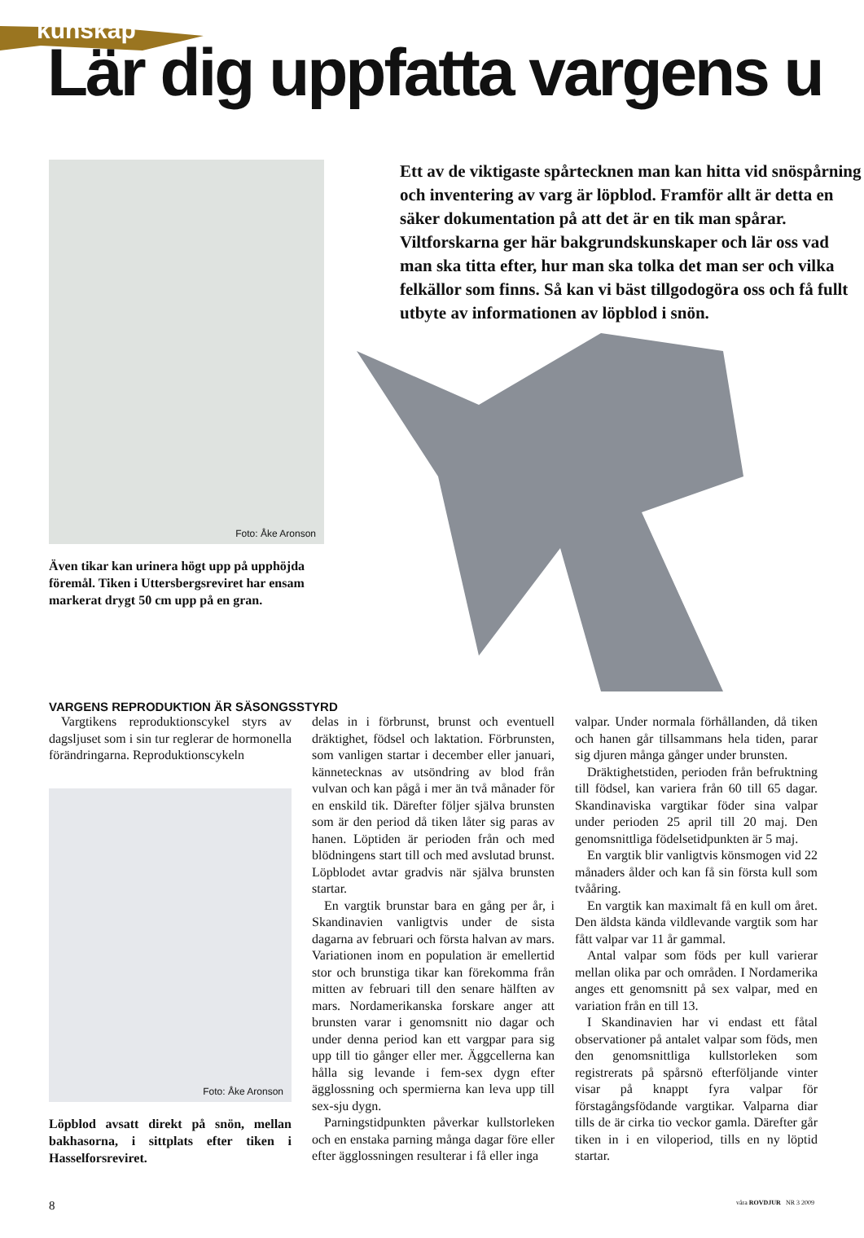kunskap
Lär dig uppfatta vargens u
Foto: Åke Aronson
Även tikar kan urinera högt upp på upphöjda föremål. Tiken i Uttersbergsreviret har ensam markerat drygt 50 cm upp på en gran.
Ett av de viktigaste spårtecknen man kan hitta vid snöspårning och inventering av varg är löpblod. Framför allt är detta en säker dokumentation på att det är en tik man spårar. Viltforskarna ger här bakgrundskunskaper och lär oss vad man ska titta efter, hur man ska tolka det man ser och vilka felkällor som finns. Så kan vi bäst tillgodogöra oss och få fullt utbyte av informationen av löpblod i snön.
VARGENS REPRODUKTION ÄR SÄSONGSSTYRD
Vargtikens reproduktionscykel styrs av dagsljuset som i sin tur reglerar de hormonella förändringarna. Reproduktionscykeln
Foto: Åke Aronson
Löpblod avsatt direkt på snön, mellan bakhasorna, i sittplats efter tiken i Hasselforsreviret.
delas in i förbrunst, brunst och eventuell dräktighet, födsel och laktation. Förbrunsten, som vanligen startar i december eller januari, kännetecknas av utsöndring av blod från vulvan och kan pågå i mer än två månader för en enskild tik. Därefter följer själva brunsten som är den period då tiken låter sig paras av hanen. Löptiden är perioden från och med blödningens start till och med avslutad brunst. Löpblodet avtar gradvis när själva brunsten startar.
En vargtik brunstar bara en gång per år, i Skandinavien vanligtvis under de sista dagarna av februari och första halvan av mars. Variationen inom en population är emellertid stor och brunstiga tikar kan förekomma från mitten av februari till den senare hälften av mars. Nordamerikanska forskare anger att brunsten varar i genomsnitt nio dagar och under denna period kan ett vargpar para sig upp till tio gånger eller mer. Äggcellerna kan hålla sig levande i fem-sex dygn efter äggloss­ning och spermierna kan leva upp till sex-sju dygn.
Parningstidpunkten påverkar kullstorleken och en enstaka parning många dagar före eller efter ägglossningen resulterar i få eller inga
valpar. Under normala förhållanden, då tiken och hanen går tillsammans hela tiden, parar sig djuren många gånger under brunsten.
Dräktighetstiden, perioden från befruktning till födsel, kan variera från 60 till 65 dagar. Skandinaviska vargtikar föder sina valpar under perioden 25 april till 20 maj. Den genomsnittliga födelsetidpunkten är 5 maj.
En vargtik blir vanligtvis könsmogen vid 22 månaders ålder och kan få sin första kull som tvååring.
En vargtik kan maximalt få en kull om året. Den äldsta kända vildlevande vargtik som har fått valpar var 11 år gammal.
Antal valpar som föds per kull varierar mellan olika par och områden. I Nordamerika anges ett genomsnitt på sex valpar, med en variation från en till 13.
I Skandinavien har vi endast ett fåtal observationer på antalet valpar som föds, men den genomsnittliga kullstorleken som registrerats på spårsnö efterföljande vinter visar på knappt fyra valpar för förstagångsfödande vargtikar. Valparna diar tills de är cirka tio veckor gamla. Därefter går tiken in i en viloperiod, tills en ny löptid startar.
8 våra ROVDJUR NR 3 2009